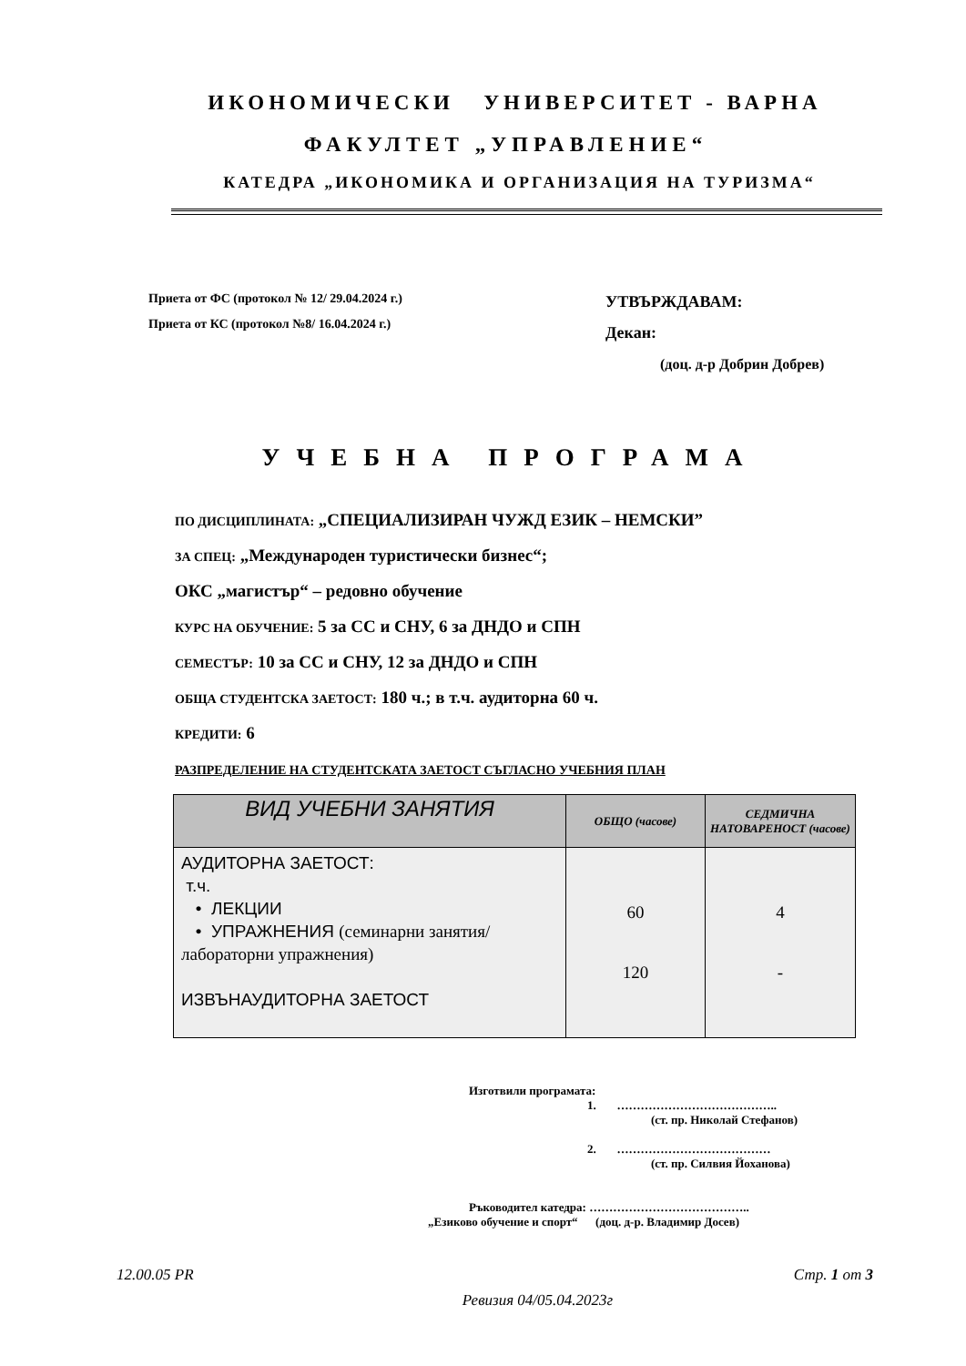ИКОНОМИЧЕСКИ УНИВЕРСИТЕТ - ВАРНА
ФАКУЛТЕТ „УПРАВЛЕНИЕ“
КАТЕДРА „ИКОНОМИКА И ОРГАНИЗАЦИЯ НА ТУРИЗМА“
Приета от ФС (протокол № 12/ 29.04.2024 г.)
Приета от КС (протокол №8/ 16.04.2024 г.)
УТВЪРЖДАВАМ:
Декан:
(доц. д-р Добрин Добрев)
УЧЕБНА ПРОГРАМА
ПО ДИСЦИПЛИНАТА: „СПЕЦИАЛИЗИРАН ЧУЖД ЕЗИК – НЕМСКИ”
ЗА СПЕЦ: „Международен туристически бизнес“;
ОКС „магистър“ – редовно обучение
КУРС НА ОБУЧЕНИЕ: 5 за СС и СНУ, 6 за ДНДО и СПН
СЕМЕСТЪР: 10 за СС и СНУ, 12 за ДНДО и СПН
ОБЩА СТУДЕНТСКА ЗАЕТОСТ: 180 ч.; в т.ч. аудиторна 60 ч.
КРЕДИТИ: 6
РАЗПРЕДЕЛЕНИЕ НА СТУДЕНТСКАТА ЗАЕТОСТ СЪГЛАСНО УЧЕБНИЯ ПЛАН
| ВИД УЧЕБНИ ЗАНЯТИЯ | ОБЩО (часове) | СЕДМИЧНА НАТОВАРЕНОСТ (часове) |
| --- | --- | --- |
| АУДИТОРНА ЗАЕТОСТ: т.ч. • ЛЕКЦИИ • УПРАЖНЕНИЯ (семинарни занятия/ лабораторни упражнения) ИЗВЪНАУДИТОРНА ЗАЕТОСТ | 60 120 | 4 - |
Изготвили програмата:
1. …………………………………..
(ст. пр. Николай Стефанов)
2. …………………………………
(ст. пр. Силвия Йоханова)
Ръководител катедра: …………………………………..
„Езиково обучение и спорт“ (доц. д-р. Владимир Досев)
12.00.05 PR Стр. 1 от 3
Ревизия 04/05.04.2023г